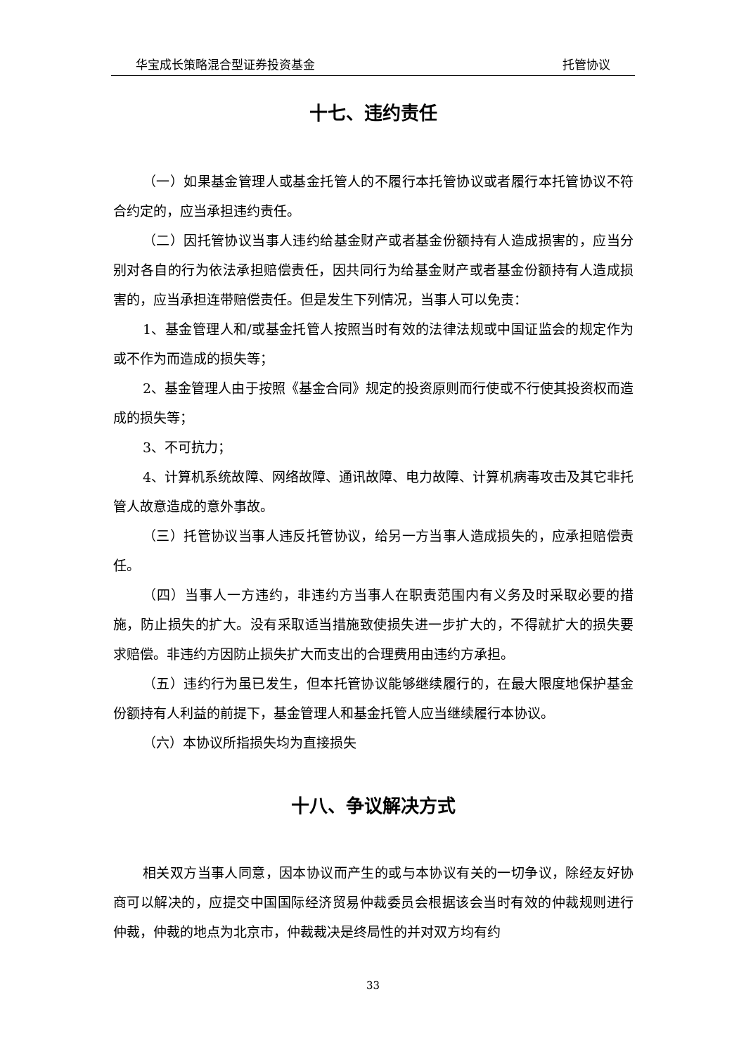华宝成长策略混合型证券投资基金 托管协议
十七、违约责任
（一）如果基金管理人或基金托管人的不履行本托管协议或者履行本托管协议不符合约定的，应当承担违约责任。
（二）因托管协议当事人违约给基金财产或者基金份额持有人造成损害的，应当分别对各自的行为依法承担赔偿责任，因共同行为给基金财产或者基金份额持有人造成损害的，应当承担连带赔偿责任。但是发生下列情况，当事人可以免责：
1、基金管理人和/或基金托管人按照当时有效的法律法规或中国证监会的规定作为或不作为而造成的损失等；
2、基金管理人由于按照《基金合同》规定的投资原则而行使或不行使其投资权而造成的损失等；
3、不可抗力；
4、计算机系统故障、网络故障、通讯故障、电力故障、计算机病毒攻击及其它非托管人故意造成的意外事故。
（三）托管协议当事人违反托管协议，给另一方当事人造成损失的，应承担赔偿责任。
（四）当事人一方违约，非违约方当事人在职责范围内有义务及时采取必要的措施，防止损失的扩大。没有采取适当措施致使损失进一步扩大的，不得就扩大的损失要求赔偿。非违约方因防止损失扩大而支出的合理费用由违约方承担。
（五）违约行为虽已发生，但本托管协议能够继续履行的，在最大限度地保护基金份额持有人利益的前提下，基金管理人和基金托管人应当继续履行本协议。
（六）本协议所指损失均为直接损失
十八、争议解决方式
相关双方当事人同意，因本协议而产生的或与本协议有关的一切争议，除经友好协商可以解决的，应提交中国国际经济贸易仲裁委员会根据该会当时有效的仲裁规则进行仲裁，仲裁的地点为北京市，仲裁裁决是终局性的并对双方均有约
33